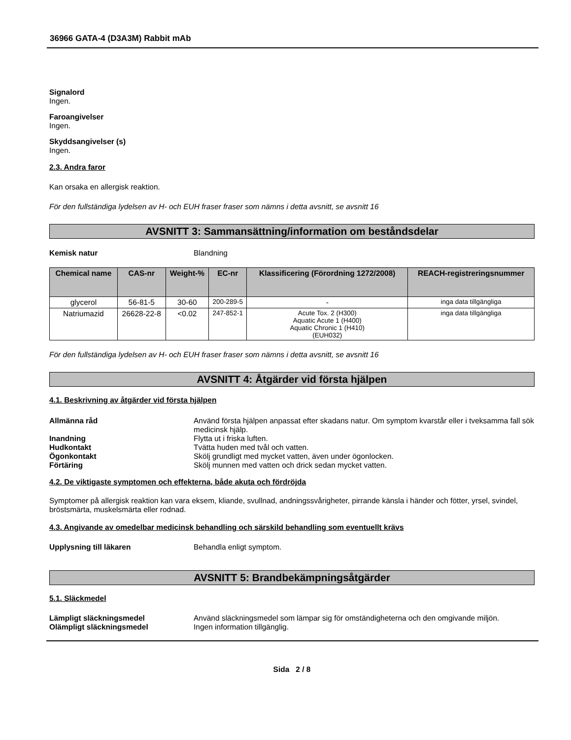36966 GATA-4 (D3A3M) Rabbit mAb
Signalord
Ingen.
Faroangivelser
Ingen.
Skyddsangivelser (s)
Ingen.
2.3. Andra faror
Kan orsaka en allergisk reaktion.
För den fullständiga lydelsen av H- och EUH fraser fraser som nämns i detta avsnitt, se avsnitt 16
AVSNITT 3: Sammansättning/information om beståndsdelar
Kemisk natur Blandning
| Chemical name | CAS-nr | Weight-% | EC-nr | Klassificering (Förordning 1272/2008) | REACH-registreringsnummer |
| --- | --- | --- | --- | --- | --- |
| glycerol | 56-81-5 | 30-60 | 200-289-5 | - | inga data tillgängliga |
| Natriumazid | 26628-22-8 | <0.02 | 247-852-1 | Acute Tox. 2 (H300) Aquatic Acute 1 (H400) Aquatic Chronic 1 (H410) (EUH032) | inga data tillgängliga |
För den fullständiga lydelsen av H- och EUH fraser fraser som nämns i detta avsnitt, se avsnitt 16
AVSNITT 4: Åtgärder vid första hjälpen
4.1. Beskrivning av åtgärder vid första hjälpen
Allmänna råd Använd första hjälpen anpassat efter skadans natur. Om symptom kvarstår eller i tveksamma fall sök medicinsk hjälp.
Inandning Flytta ut i friska luften.
Hudkontakt Tvätta huden med tvål och vatten.
Ögonkontakt Skölj grundligt med mycket vatten, även under ögonlocken.
Förtäring Skölj munnen med vatten och drick sedan mycket vatten.
4.2. De viktigaste symptomen och effekterna, både akuta och fördröjda
Symptomer på allergisk reaktion kan vara eksem, kliande, svullnad, andningssvårigheter, pirrande känsla i händer och fötter, yrsel, svindel, bröstsmärta, muskelsmärta eller rodnad.
4.3. Angivande av omedelbar medicinsk behandling och särskild behandling som eventuellt krävs
Upplysning till läkaren Behandla enligt symptom.
AVSNITT 5: Brandbekämpningsåtgärder
5.1. Släckmedel
Lämpligt släckningsmedel Använd släckningsmedel som lämpar sig för omständigheterna och den omgivande miljön.
Olämpligt släckningsmedel Ingen information tillgänglig.
Sida 2 / 8